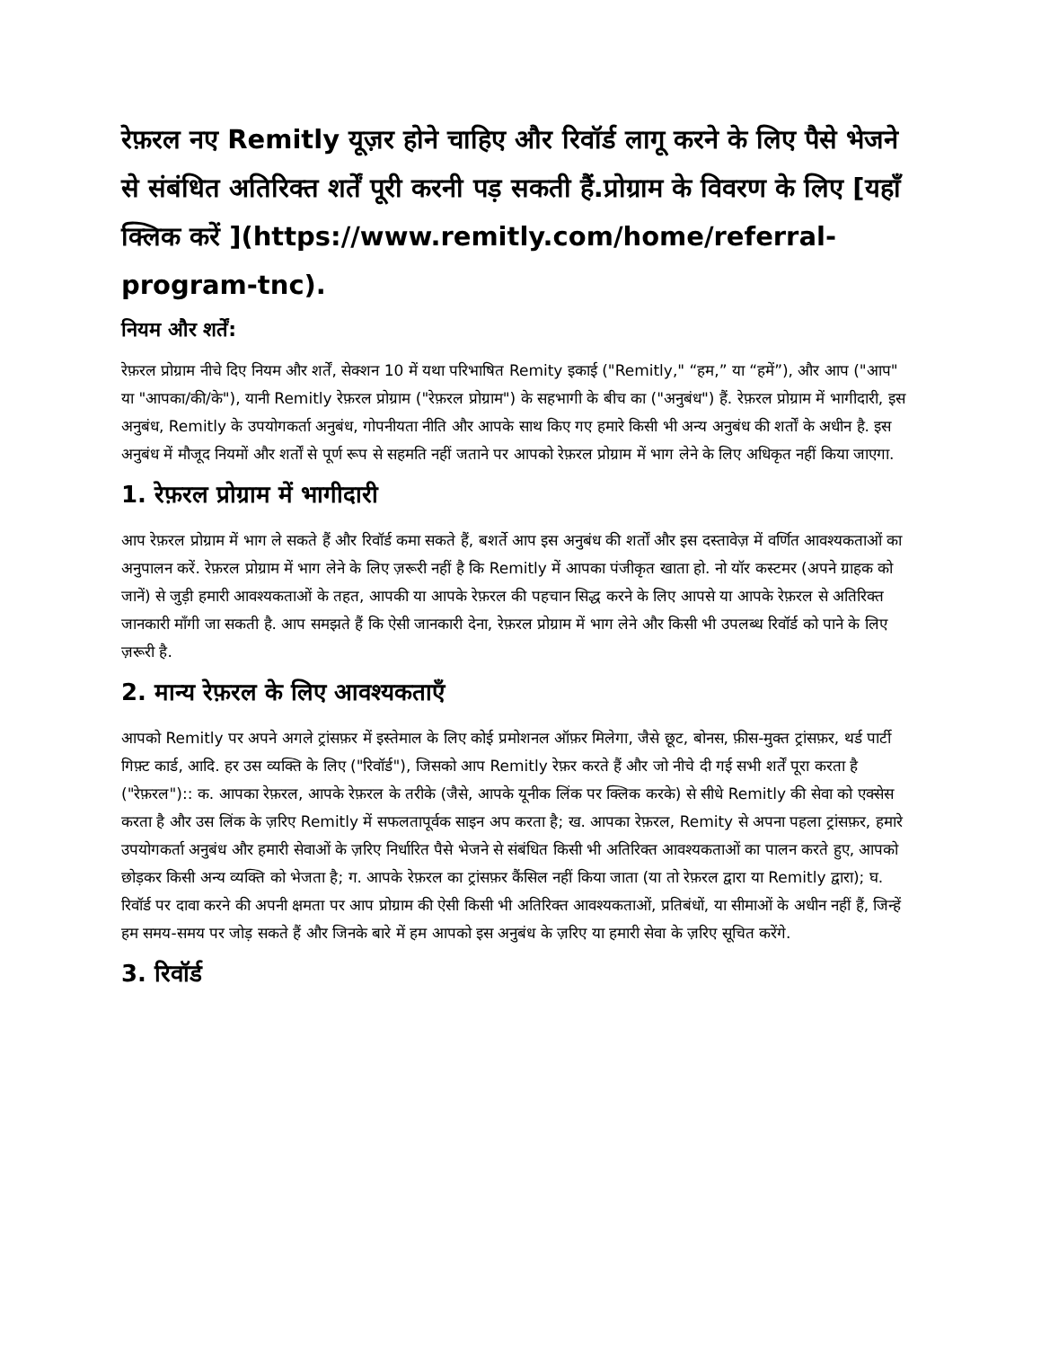रेफ़रल नए Remitly यूज़र होने चाहिए और रिवॉर्ड लागू करने के लिए पैसे भेजने से संबंधित अतिरिक्त शर्तें पूरी करनी पड़ सकती हैं.प्रोग्राम के विवरण के लिए [यहाँ क्लिक करें ](https://www.remitly.com/home/referral-program-tnc).
नियम और शर्तें:
रेफ़रल प्रोग्राम नीचे दिए नियम और शर्तें, सेक्शन 10 में यथा परिभाषित Remity इकाई ("Remitly," “हम,” या “हमें”), और आप ("आप" या "आपका/की/के"), यानी Remitly रेफ़रल प्रोग्राम ("रेफ़रल प्रोग्राम") के सहभागी के बीच का ("अनुबंध") हैं. रेफ़रल प्रोग्राम में भागीदारी, इस अनुबंध, Remitly के उपयोगकर्ता अनुबंध, गोपनीयता नीति और आपके साथ किए गए हमारे किसी भी अन्य अनुबंध की शर्तों के अधीन है. इस अनुबंध में मौजूद नियमों और शर्तों से पूर्ण रूप से सहमति नहीं जताने पर आपको रेफ़रल प्रोग्राम में भाग लेने के लिए अधिकृत नहीं किया जाएगा.
1. रेफ़रल प्रोग्राम में भागीदारी
आप रेफ़रल प्रोग्राम में भाग ले सकते हैं और रिवॉर्ड कमा सकते हैं, बशर्ते आप इस अनुबंध की शर्तों और इस दस्तावेज़ में वर्णित आवश्यकताओं का अनुपालन करें. रेफ़रल प्रोग्राम में भाग लेने के लिए ज़रूरी नहीं है कि Remitly में आपका पंजीकृत खाता हो. नो यॉर कस्टमर (अपने ग्राहक को जानें) से जुड़ी हमारी आवश्यकताओं के तहत, आपकी या आपके रेफ़रल की पहचान सिद्ध करने के लिए आपसे या आपके रेफ़रल से अतिरिक्त जानकारी माँगी जा सकती है. आप समझते हैं कि ऐसी जानकारी देना, रेफ़रल प्रोग्राम में भाग लेने और किसी भी उपलब्ध रिवॉर्ड को पाने के लिए ज़रूरी है.
2. मान्य रेफ़रल के लिए आवश्यकताएँ
आपको Remitly पर अपने अगले ट्रांसफ़र में इस्तेमाल के लिए कोई प्रमोशनल ऑफ़र मिलेगा, जैसे छूट, बोनस, फ़ीस-मुक्त ट्रांसफ़र, थर्ड पार्टी गिफ़्ट कार्ड, आदि. हर उस व्यक्ति के लिए ("रिवॉर्ड"), जिसको आप Remitly रेफ़र करते हैं और जो नीचे दी गई सभी शर्तें पूरा करता है ("रेफ़रल"):: क. आपका रेफ़रल, आपके रेफ़रल के तरीके (जैसे, आपके यूनीक लिंक पर क्लिक करके) से सीधे Remitly की सेवा को एक्सेस करता है और उस लिंक के ज़रिए Remitly में सफलतापूर्वक साइन अप करता है; ख. आपका रेफ़रल, Remity से अपना पहला ट्रांसफ़र, हमारे उपयोगकर्ता अनुबंध और हमारी सेवाओं के ज़रिए निर्धारित पैसे भेजने से संबंधित किसी भी अतिरिक्त आवश्यकताओं का पालन करते हुए, आपको छोड़कर किसी अन्य व्यक्ति को भेजता है; ग. आपके रेफ़रल का ट्रांसफ़र कैंसिल नहीं किया जाता (या तो रेफ़रल द्वारा या Remitly द्वारा); घ. रिवॉर्ड पर दावा करने की अपनी क्षमता पर आप प्रोग्राम की ऐसी किसी भी अतिरिक्त आवश्यकताओं, प्रतिबंधों, या सीमाओं के अधीन नहीं हैं, जिन्हें हम समय-समय पर जोड़ सकते हैं और जिनके बारे में हम आपको इस अनुबंध के ज़रिए या हमारी सेवा के ज़रिए सूचित करेंगे.
3. रिवॉर्ड